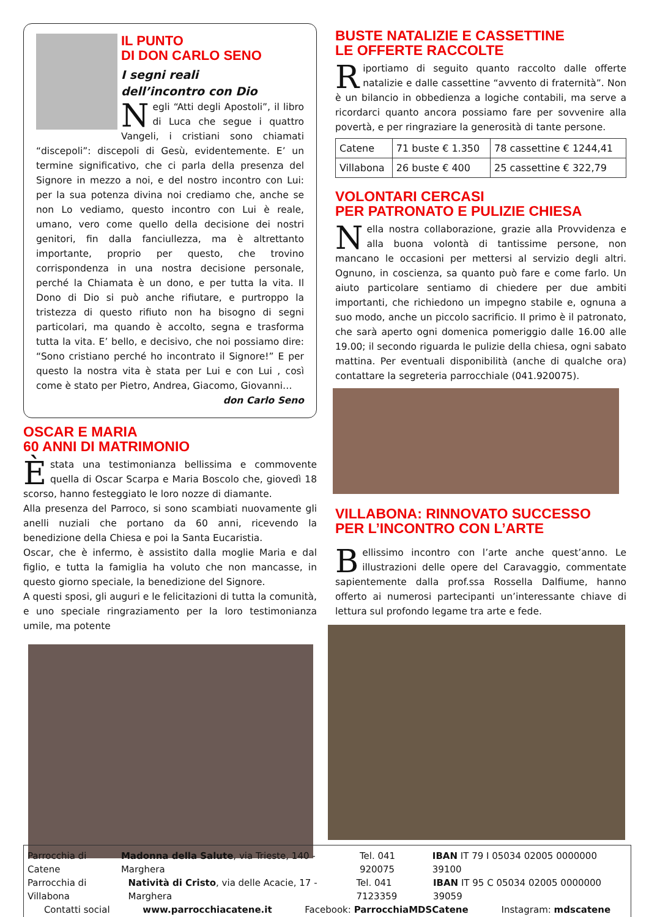IL PUNTO
DI DON CARLO SENO
I segni reali
dell’incontro con Dio
Negli “Atti degli Apostoli”, il libro di Luca che segue i quattro Vangeli, i cristiani sono chiamati “discepoli”: discepoli di Gesù, evidentemente. E’ un termine significativo, che ci parla della presenza del Signore in mezzo a noi, e del nostro incontro con Lui: per la sua potenza divina noi crediamo che, anche se non Lo vediamo, questo incontro con Lui è reale, umano, vero come quello della decisione dei nostri genitori, fin dalla fanciullezza, ma è altrettanto importante, proprio per questo, che trovino corrispondenza in una nostra decisione personale, perché la Chiamata è un dono, e per tutta la vita. Il Dono di Dio si può anche rifiutare, e purtroppo la tristezza di questo rifiuto non ha bisogno di segni particolari, ma quando è accolto, segna e trasforma tutta la vita. E’ bello, e decisivo, che noi possiamo dire: “Sono cristiano perché ho incontrato il Signore!” E per questo la nostra vita è stata per Lui e con Lui , così come è stato per Pietro, Andrea, Giacomo, Giovanni…
don Carlo Seno
OSCAR E MARIA
60 ANNI DI MATRIMONIO
È stata una testimonianza bellissima e commovente quella di Oscar Scarpa e Maria Boscolo che, giovedì 18 scorso, hanno festeggiato le loro nozze di diamante.
Alla presenza del Parroco, si sono scambiati nuovamente gli anelli nuziali che portano da 60 anni, ricevendo la benedizione della Chiesa e poi la Santa Eucaristia.
Oscar, che è infermo, è assistito dalla moglie Maria e dal figlio, e tutta la famiglia ha voluto che non mancasse, in questo giorno speciale, la benedizione del Signore.
A questi sposi, gli auguri e le felicitazioni di tutta la comunità, e uno speciale ringraziamento per la loro testimonianza umile, ma potente
BUSTE NATALIZIE E CASSETTINE
LE OFFERTE RACCOLTE
Riportiamo di seguito quanto raccolto dalle offerte natalizie e dalle cassettine “avvento di fraternità”. Non è un bilancio in obbedienza a logiche contabili, ma serve a ricordarci quanto ancora possiamo fare per sovvenire alla povertà, e per ringraziare la generosità di tante persone.
| Catene | 71 buste € 1.350 | 78 cassettine € 1244,41 |
| Villabona | 26 buste € 400 | 25 cassettine € 322,79 |
VOLONTARI CERCASI
PER PATRONATO E PULIZIE CHIESA
Nella nostra collaborazione, grazie alla Provvidenza e alla buona volontà di tantissime persone, non mancano le occasioni per mettersi al servizio degli altri. Ognuno, in coscienza, sa quanto può fare e come farlo. Un aiuto particolare sentiamo di chiedere per due ambiti importanti, che richiedono un impegno stabile e, ognuna a suo modo, anche un piccolo sacrificio. Il primo è il patronato, che sarà aperto ogni domenica pomeriggio dalle 16.00 alle 19.00; il secondo riguarda le pulizie della chiesa, ogni sabato mattina. Per eventuali disponibilità (anche di qualche ora) contattare la segreteria parrocchiale (041.920075).
VILLABONA: RINNOVATO SUCCESSO
PER L’INCONTRO CON L’ARTE
Bellissimo incontro con l’arte anche quest’anno. Le illustrazioni delle opere del Caravaggio, commentate sapientemente dalla prof.ssa Rossella Dalfiume, hanno offerto ai numerosi partecipanti un’interessante chiave di lettura sul profondo legame tra arte e fede.
Parrocchia di Catene Madonna della Salute, via Trieste, 140 - Marghera Tel. 041 920075 IBAN IT 79 I 05034 02005 0000000 39100
Parrocchia di Villabona Natività di Cristo, via delle Acacie, 17 - Marghera Tel. 041 7123359 IBAN IT 95 C 05034 02005 0000000 39059
Contatti social www.parrocchiacatene.it Facebook: ParrocchiaMDSCatene Instagram: mdscatene